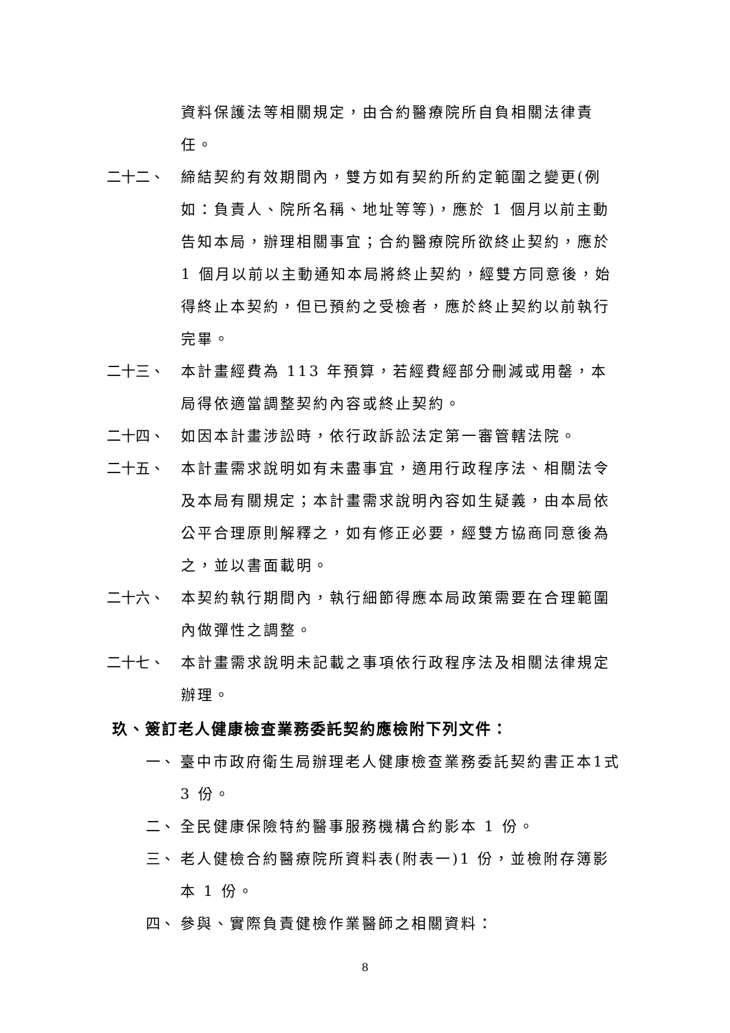資料保護法等相關規定，由合約醫療院所自負相關法律責任。
二十二、 締結契約有效期間內，雙方如有契約所約定範圍之變更(例如：負責人、院所名稱、地址等等)，應於 1 個月以前主動告知本局，辦理相關事宜；合約醫療院所欲終止契約，應於 1 個月以前以主動通知本局將終止契約，經雙方同意後，始得終止本契約，但已預約之受檢者，應於終止契約以前執行完畢。
二十三、 本計畫經費為 113 年預算，若經費經部分刪減或用罄，本局得依適當調整契約內容或終止契約。
二十四、 如因本計畫涉訟時，依行政訴訟法定第一審管轄法院。
二十五、 本計畫需求說明如有未盡事宜，適用行政程序法、相關法令及本局有關規定；本計畫需求說明內容如生疑義，由本局依公平合理原則解釋之，如有修正必要，經雙方協商同意後為之，並以書面載明。
二十六、 本契約執行期間內，執行細節得應本局政策需要在合理範圍內做彈性之調整。
二十七、 本計畫需求說明未記載之事項依行政程序法及相關法律規定辦理。
玖、簽訂老人健康檢查業務委託契約應檢附下列文件：
一、 臺中市政府衛生局辦理老人健康檢查業務委託契約書正本1式 3 份。
二、 全民健康保險特約醫事服務機構合約影本 1 份。
三、 老人健檢合約醫療院所資料表(附表一)1 份，並檢附存簿影本 1 份。
四、 參與、實際負責健檢作業醫師之相關資料：
8